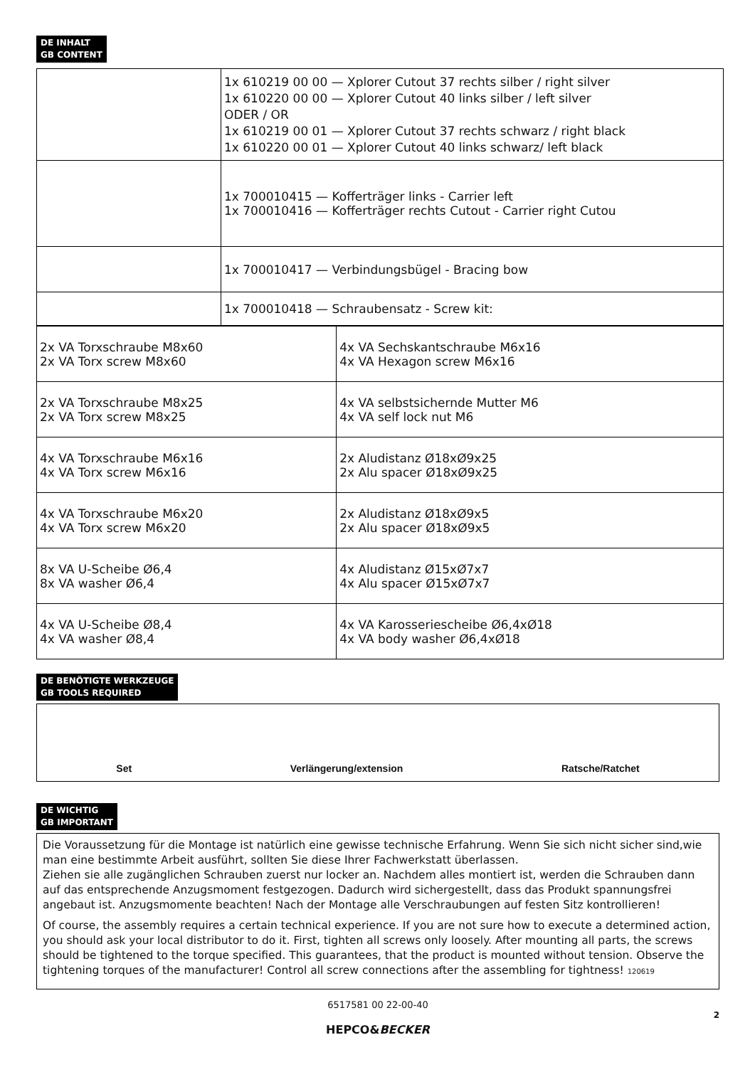DE INHALT
GB CONTENT
| | 1x 610219 00 00 — Xplorer Cutout 37 rechts silber / right silver 1x 610220 00 00 — Xplorer Cutout 40 links silber / left silver ODER / OR 1x 610219 00 01 — Xplorer Cutout 37 rechts schwarz / right black 1x 610220 00 01 — Xplorer Cutout 40 links schwarz/ left black |
| | 1x 700010415 — Kofferträger links - Carrier left 1x 700010416 — Kofferträger rechts Cutout - Carrier right Cutou |
| | 1x 700010417 — Verbindungsbügel - Bracing bow |
| | 1x 700010418 — Schraubensatz - Screw kit: |
| 2x VA Torxschraube M8x60 2x VA Torx screw M8x60 | 4x VA Sechskantschraube M6x16 4x VA Hexagon screw M6x16 |
| 2x VA Torxschraube M8x25 2x VA Torx screw M8x25 | 4x VA selbstsichernde Mutter M6 4x VA self lock nut M6 |
| 4x VA Torxschraube M6x16 4x VA Torx screw M6x16 | 2x Aludistanz Ø18xØ9x25 2x Alu spacer Ø18xØ9x25 |
| 4x VA Torxschraube M6x20 4x VA Torx screw M6x20 | 2x Aludistanz Ø18xØ9x5 2x Alu spacer Ø18xØ9x5 |
| 8x VA U-Scheibe Ø6,4 8x VA washer Ø6,4 | 4x Aludistanz Ø15xØ7x7 4x Alu spacer Ø15xØ7x7 |
| 4x VA U-Scheibe Ø8,4 4x VA washer Ø8,4 | 4x VA Karosseriescheibe Ø6,4xØ18 4x VA body washer Ø6,4xØ18 |
DE BENÖTIGTE WERKZEUGE
GB TOOLS REQUIRED
Set Verlängerung/extension Ratsche/Ratchet
DE WICHTIG
GB IMPORTANT
Die Voraussetzung für die Montage ist natürlich eine gewisse technische Erfahrung. Wenn Sie sich nicht sicher sind,wie man eine bestimmte Arbeit ausführt, sollten Sie diese Ihrer Fachwerkstatt überlassen.
Ziehen sie alle zugänglichen Schrauben zuerst nur locker an. Nachdem alles montiert ist, werden die Schrauben dann auf das entsprechende Anzugsmoment festgezogen. Dadurch wird sichergestellt, dass das Produkt spannungsfrei angebaut ist. Anzugsmomente beachten! Nach der Montage alle Verschraubungen auf festen Sitz kontrollieren!
Of course, the assembly requires a certain technical experience. If you are not sure how to execute a determined action, you should ask your local distributor to do it. First, tighten all screws only loosely. After mounting all parts, the screws should be tightened to the torque specified. This guarantees, that the product is mounted without tension. Observe the tightening torques of the manufacturer! Control all screw connections after the assembling for tightness! 120619
6517581 00 22-00-40
2
HEPCO&BECKER